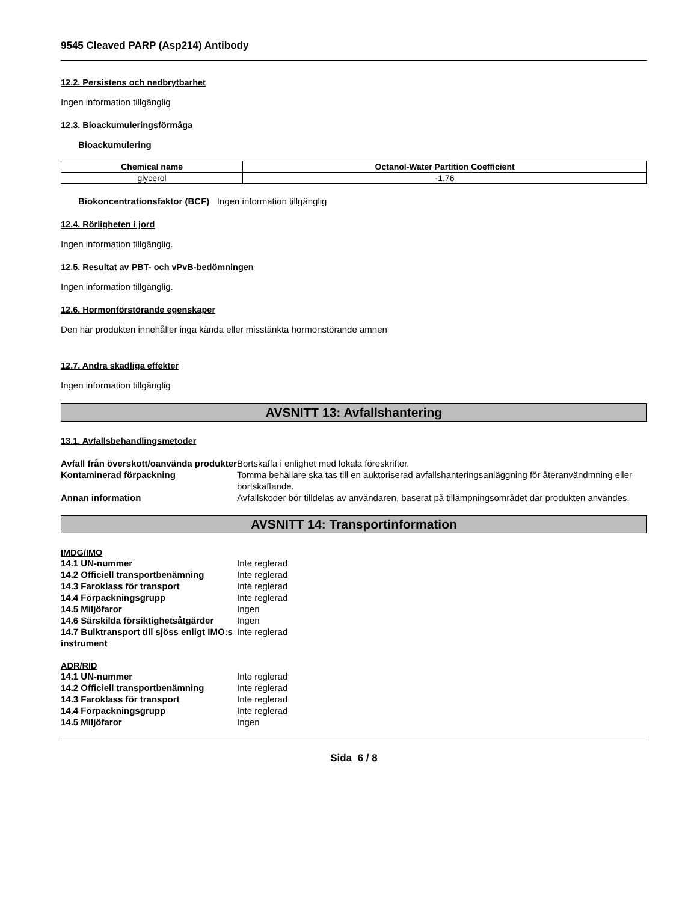9545 Cleaved PARP (Asp214) Antibody
12.2. Persistens och nedbrytbarhet
Ingen information tillgänglig
12.3. Bioackumuleringsförmåga
Bioackumulering
| Chemical name | Octanol-Water Partition Coefficient |
| --- | --- |
| glycerol | -1.76 |
Biokoncentrationsfaktor (BCF) Ingen information tillgänglig
12.4. Rörligheten i jord
Ingen information tillgänglig.
12.5. Resultat av PBT- och vPvB-bedömningen
Ingen information tillgänglig.
12.6. Hormonförstörande egenskaper
Den här produkten innehåller inga kända eller misstänkta hormonstörande ämnen
12.7. Andra skadliga effekter
Ingen information tillgänglig
AVSNITT 13: Avfallshantering
13.1. Avfallsbehandlingsmetoder
| Avfall från överskott/oanvända produkter | Bortskaffa i enlighet med lokala föreskrifter. |
| Kontaminerad förpackning | Tomma behållare ska tas till en auktoriserad avfallshanteringsanläggning för återanvändmning eller bortskaffande. |
| Annan information | Avfallskoder bör tilldelas av användaren, baserat på tillämpningsområdet där produkten användes. |
AVSNITT 14: Transportinformation
IMDG/IMO
| 14.1 UN-nummer | Inte reglerad |
| 14.2 Officiell transportbenämning | Inte reglerad |
| 14.3 Faroklass för transport | Inte reglerad |
| 14.4 Förpackningsgrupp | Inte reglerad |
| 14.5 Miljöfaror | Ingen |
| 14.6 Särskilda försiktighetsåtgärder | Ingen |
| 14.7 Bulktransport till sjöss enligt IMO:s instrument | Inte reglerad |
ADR/RID
| 14.1 UN-nummer | Inte reglerad |
| 14.2 Officiell transportbenämning | Inte reglerad |
| 14.3 Faroklass för transport | Inte reglerad |
| 14.4 Förpackningsgrupp | Inte reglerad |
| 14.5 Miljöfaror | Ingen |
Sida 6 / 8